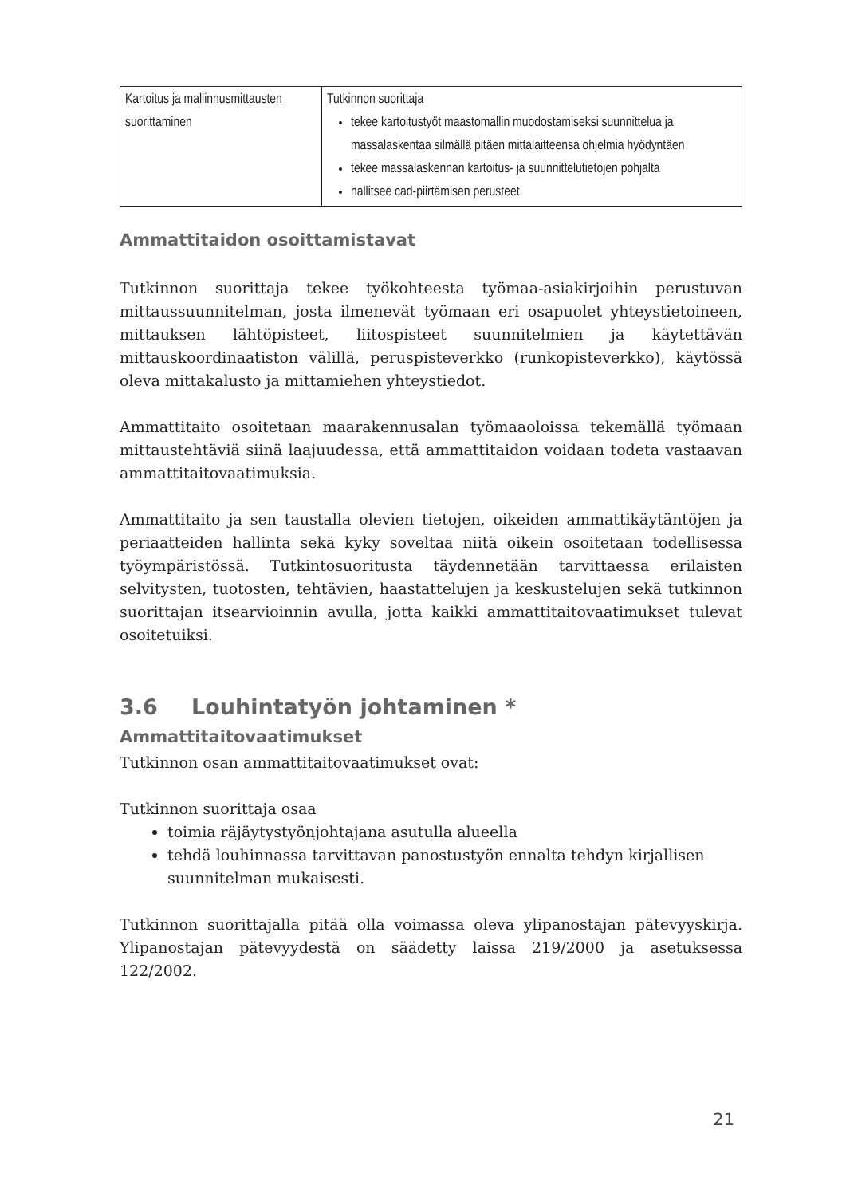| Kartoitus ja mallinnusmittausten suorittaminen | Tutkinnon suorittaja tekee kartoitustyöt maastomallin muodostamiseksi suunnittelua ja massalaskentaa silmällä pitäen mittalaitteensa ohjelmia hyödyntäen tekee massalaskennan kartoitus- ja suunnittelutietojen pohjalta hallitsee cad-piirtämisen perusteet. |
Ammattitaidon osoittamistavat
Tutkinnon suorittaja tekee työkohteesta työmaa-asiakirjoihin perustuvan mittaussuunnitelman, josta ilmenevät työmaan eri osapuolet yhteystietoineen, mittauksen lähtöpisteet, liitospisteet suunnitelmien ja käytettävän mittauskoordinaatiston välillä, peruspisteverkko (runkopisteverkko), käytössä oleva mittakalusto ja mittamiehen yhteystiedot.
Ammattitaito osoitetaan maarakennusalan työmaaoloissa tekemällä työmaan mittaustehtäviä siinä laajuudessa, että ammattitaidon voidaan todeta vastaavan ammattitaitovaatimuksia.
Ammattitaito ja sen taustalla olevien tietojen, oikeiden ammattikäytäntöjen ja periaatteiden hallinta sekä kyky soveltaa niitä oikein osoitetaan todellisessa työympäristössä. Tutkintosuoritusta täydennetään tarvittaessa erilaisten selvitysten, tuotosten, tehtävien, haastattelujen ja keskustelujen sekä tutkinnon suorittajan itsearvioinnin avulla, jotta kaikki ammattitaitovaatimukset tulevat osoitetuiksi.
3.6 Louhintatyön johtaminen *
Ammattitaitovaatimukset
Tutkinnon osan ammattitaitovaatimukset ovat:
Tutkinnon suorittaja osaa
toimia räjäytystyönjohtajana asutulla alueella
tehdä louhinnassa tarvittavan panostustyön ennalta tehdyn kirjallisen suunnitelman mukaisesti.
Tutkinnon suorittajalla pitää olla voimassa oleva ylipanostajan pätevyyskirja. Ylipanostajan pätevyydestä on säädetty laissa 219/2000 ja asetuksessa 122/2002.
21